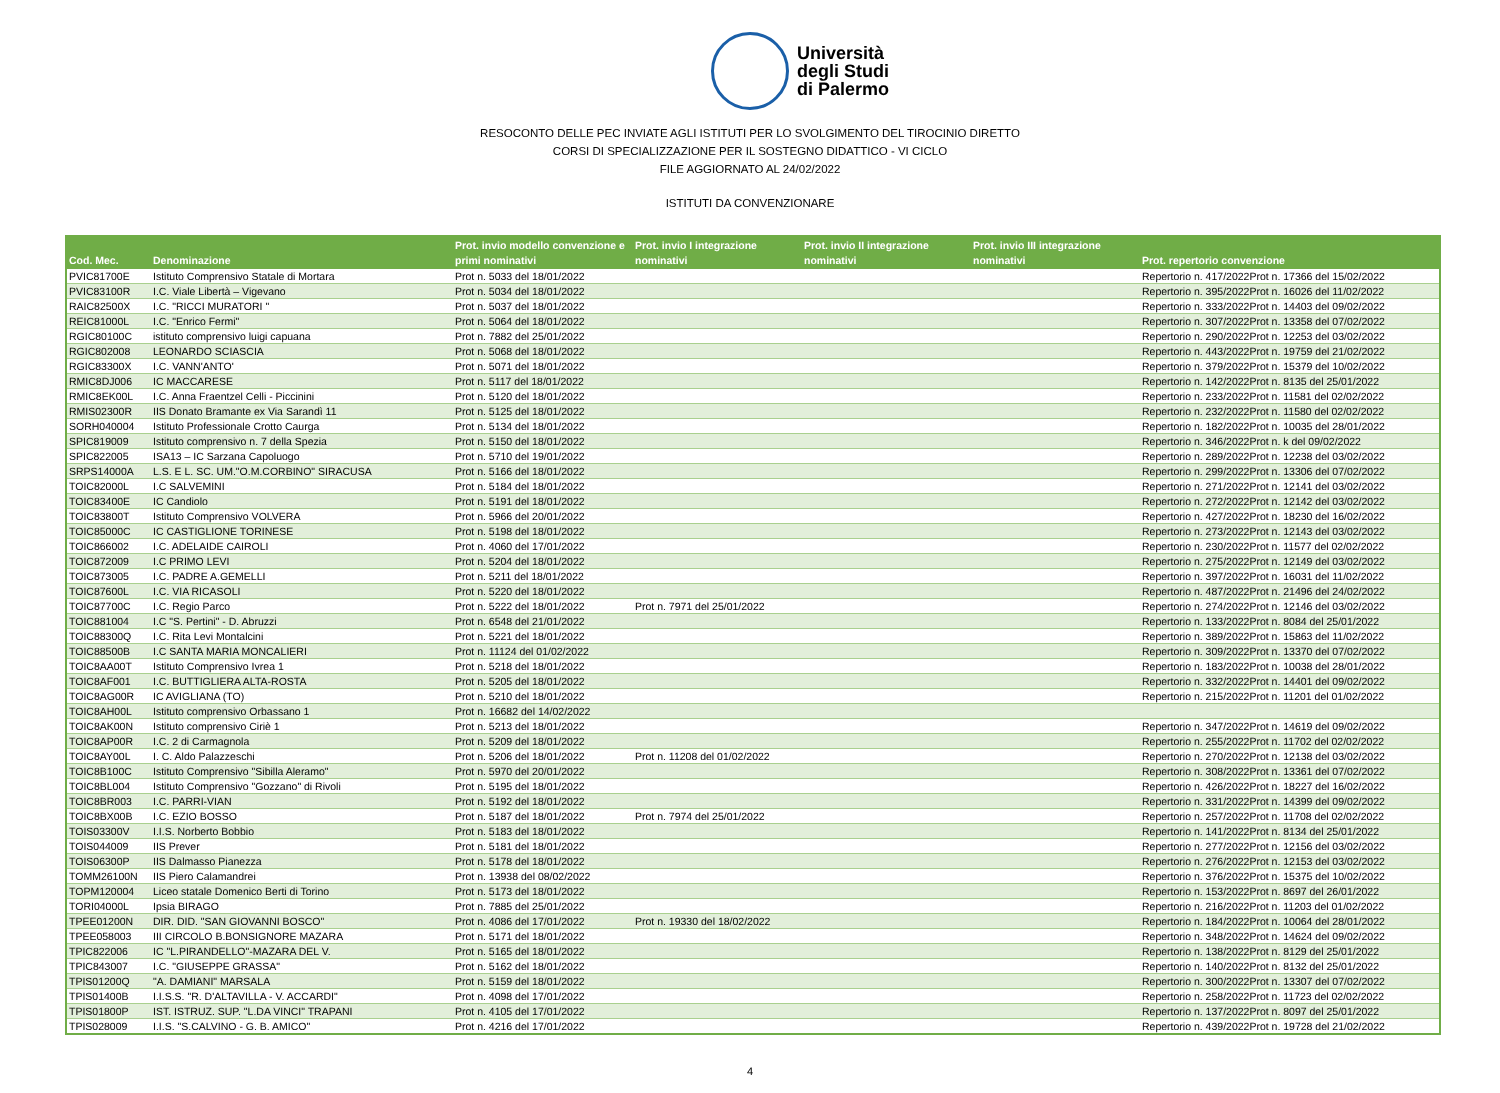Università
degli Studi
di Palermo
RESOCONTO DELLE PEC INVIATE AGLI ISTITUTI PER LO SVOLGIMENTO DEL TIROCINIO DIRETTO
CORSI DI SPECIALIZZAZIONE PER IL SOSTEGNO DIDATTICO - VI CICLO
FILE AGGIORNATO AL 24/02/2022
ISTITUTI DA CONVENZIONARE
| Cod. Mec. | Denominazione | Prot. invio modello convenzione e primi nominativi | Prot. invio I integrazione nominativi | Prot. invio II integrazione nominativi | Prot. invio III integrazione nominativi | Prot. repertorio convenzione |
| --- | --- | --- | --- | --- | --- | --- |
| PVIC81700E | Istituto Comprensivo Statale di Mortara | Prot n. 5033 del 18/01/2022 | | | | Repertorio n. 417/2022Prot n. 17366 del 15/02/2022 |
| PVIC83100R | I.C. Viale Libertà – Vigevano | Prot n. 5034 del 18/01/2022 | | | | Repertorio n. 395/2022Prot n. 16026 del 11/02/2022 |
| RAIC82500X | I.C. "RICCI MURATORI " | Prot n. 5037 del 18/01/2022 | | | | Repertorio n. 333/2022Prot n. 14403 del 09/02/2022 |
| REIC81000L | I.C. "Enrico Fermi" | Prot n. 5064 del 18/01/2022 | | | | Repertorio n. 307/2022Prot n. 13358 del 07/02/2022 |
| RGIC80100C | istituto comprensivo luigi capuana | Prot n. 7882 del 25/01/2022 | | | | Repertorio n. 290/2022Prot n. 12253 del 03/02/2022 |
| RGIC802008 | LEONARDO SCIASCIA | Prot n. 5068 del 18/01/2022 | | | | Repertorio n. 443/2022Prot n. 19759 del 21/02/2022 |
| RGIC83300X | I.C. VANN'ANTO' | Prot n. 5071 del 18/01/2022 | | | | Repertorio n. 379/2022Prot n. 15379 del 10/02/2022 |
| RMIC8DJ006 | IC MACCARESE | Prot n. 5117 del 18/01/2022 | | | | Repertorio n. 142/2022Prot n. 8135 del 25/01/2022 |
| RMIC8EK00L | I.C. Anna Fraentzel Celli - Piccinini | Prot n. 5120 del 18/01/2022 | | | | Repertorio n. 233/2022Prot n. 11581 del 02/02/2022 |
| RMIS02300R | IIS Donato Bramante ex Via Sarandì 11 | Prot n. 5125 del 18/01/2022 | | | | Repertorio n. 232/2022Prot n. 11580 del 02/02/2022 |
| SORH040004 | Istituto Professionale Crotto Caurga | Prot n. 5134 del 18/01/2022 | | | | Repertorio n. 182/2022Prot n. 10035 del 28/01/2022 |
| SPIC819009 | Istituto comprensivo n. 7 della Spezia | Prot n. 5150 del 18/01/2022 | | | | Repertorio n. 346/2022Prot n. k del 09/02/2022 |
| SPIC822005 | ISA13 – IC Sarzana Capoluogo | Prot n. 5710 del 19/01/2022 | | | | Repertorio n. 289/2022Prot n. 12238 del 03/02/2022 |
| SRPS14000A | L.S. E L. SC. UM."O.M.CORBINO" SIRACUSA | Prot n. 5166 del 18/01/2022 | | | | Repertorio n. 299/2022Prot n. 13306 del 07/02/2022 |
| TOIC82000L | I.C SALVEMINI | Prot n. 5184 del 18/01/2022 | | | | Repertorio n. 271/2022Prot n. 12141 del 03/02/2022 |
| TOIC83400E | IC Candiolo | Prot n. 5191 del 18/01/2022 | | | | Repertorio n. 272/2022Prot n. 12142 del 03/02/2022 |
| TOIC83800T | Istituto Comprensivo VOLVERA | Prot n. 5966 del 20/01/2022 | | | | Repertorio n. 427/2022Prot n. 18230 del 16/02/2022 |
| TOIC85000C | IC CASTIGLIONE TORINESE | Prot n. 5198 del 18/01/2022 | | | | Repertorio n. 273/2022Prot n. 12143 del 03/02/2022 |
| TOIC866002 | I.C. ADELAIDE CAIROLI | Prot n. 4060 del 17/01/2022 | | | | Repertorio n. 230/2022Prot n. 11577 del 02/02/2022 |
| TOIC872009 | I.C PRIMO LEVI | Prot n. 5204 del 18/01/2022 | | | | Repertorio n. 275/2022Prot n. 12149 del 03/02/2022 |
| TOIC873005 | I.C. PADRE A.GEMELLI | Prot n. 5211 del 18/01/2022 | | | | Repertorio n. 397/2022Prot n. 16031 del 11/02/2022 |
| TOIC87600L | I.C. VIA RICASOLI | Prot n. 5220 del 18/01/2022 | | | | Repertorio n. 487/2022Prot n. 21496 del 24/02/2022 |
| TOIC87700C | I.C. Regio Parco | Prot n. 5222 del 18/01/2022 | Prot n. 7971 del 25/01/2022 | | | Repertorio n. 274/2022Prot n. 12146 del 03/02/2022 |
| TOIC881004 | I.C "S. Pertini" - D. Abruzzi | Prot n. 6548 del 21/01/2022 | | | | Repertorio n. 133/2022Prot n. 8084 del 25/01/2022 |
| TOIC88300Q | I.C. Rita Levi Montalcini | Prot n. 5221 del 18/01/2022 | | | | Repertorio n. 389/2022Prot n. 15863 del 11/02/2022 |
| TOIC88500B | I.C SANTA MARIA MONCALIERI | Prot n. 11124 del 01/02/2022 | | | | Repertorio n. 309/2022Prot n. 13370 del 07/02/2022 |
| TOIC8AA00T | Istituto Comprensivo Ivrea 1 | Prot n. 5218 del 18/01/2022 | | | | Repertorio n. 183/2022Prot n. 10038 del 28/01/2022 |
| TOIC8AF001 | I.C. BUTTIGLIERA ALTA-ROSTA | Prot n. 5205 del 18/01/2022 | | | | Repertorio n. 332/2022Prot n. 14401 del 09/02/2022 |
| TOIC8AG00R | IC AVIGLIANA (TO) | Prot n. 5210 del 18/01/2022 | | | | Repertorio n. 215/2022Prot n. 11201 del 01/02/2022 |
| TOIC8AH00L | Istituto comprensivo Orbassano 1 | Prot n. 16682 del 14/02/2022 | | | | |
| TOIC8AK00N | Istituto comprensivo Ciriè 1 | Prot n. 5213 del 18/01/2022 | | | | Repertorio n. 347/2022Prot n. 14619 del 09/02/2022 |
| TOIC8AP00R | I.C. 2 di Carmagnola | Prot n. 5209 del 18/01/2022 | | | | Repertorio n. 255/2022Prot n. 11702 del 02/02/2022 |
| TOIC8AY00L | I. C. Aldo Palazzeschi | Prot n. 5206 del 18/01/2022 | Prot n. 11208 del 01/02/2022 | | | Repertorio n. 270/2022Prot n. 12138 del 03/02/2022 |
| TOIC8B100C | Istituto Comprensivo "Sibilla Aleramo" | Prot n. 5970 del 20/01/2022 | | | | Repertorio n. 308/2022Prot n. 13361 del 07/02/2022 |
| TOIC8BL004 | Istituto Comprensivo "Gozzano" di Rivoli | Prot n. 5195 del 18/01/2022 | | | | Repertorio n. 426/2022Prot n. 18227 del 16/02/2022 |
| TOIC8BR003 | I.C. PARRI-VIAN | Prot n. 5192 del 18/01/2022 | | | | Repertorio n. 331/2022Prot n. 14399 del 09/02/2022 |
| TOIC8BX00B | I.C. EZIO BOSSO | Prot n. 5187 del 18/01/2022 | Prot n. 7974 del 25/01/2022 | | | Repertorio n. 257/2022Prot n. 11708 del 02/02/2022 |
| TOIS03300V | I.I.S. Norberto Bobbio | Prot n. 5183 del 18/01/2022 | | | | Repertorio n. 141/2022Prot n. 8134 del 25/01/2022 |
| TOIS044009 | IIS Prever | Prot n. 5181 del 18/01/2022 | | | | Repertorio n. 277/2022Prot n. 12156 del 03/02/2022 |
| TOIS06300P | IIS Dalmasso Pianezza | Prot n. 5178 del 18/01/2022 | | | | Repertorio n. 276/2022Prot n. 12153 del 03/02/2022 |
| TOMM26100N | IIS Piero Calamandrei | Prot n. 13938 del 08/02/2022 | | | | Repertorio n. 376/2022Prot n. 15375 del 10/02/2022 |
| TOPM120004 | Liceo statale Domenico Berti di Torino | Prot n. 5173 del 18/01/2022 | | | | Repertorio n. 153/2022Prot n. 8697 del 26/01/2022 |
| TORI04000L | Ipsia BIRAGO | Prot n. 7885 del 25/01/2022 | | | | Repertorio n. 216/2022Prot n. 11203 del 01/02/2022 |
| TPEE01200N | DIR. DID. "SAN GIOVANNI BOSCO" | Prot n. 4086 del 17/01/2022 | Prot n. 19330 del 18/02/2022 | | | Repertorio n. 184/2022Prot n. 10064 del 28/01/2022 |
| TPEE058003 | III CIRCOLO B.BONSIGNORE MAZARA | Prot n. 5171 del 18/01/2022 | | | | Repertorio n. 348/2022Prot n. 14624 del 09/02/2022 |
| TPIC822006 | IC "L.PIRANDELLO"-MAZARA DEL V. | Prot n. 5165 del 18/01/2022 | | | | Repertorio n. 138/2022Prot n. 8129 del 25/01/2022 |
| TPIC843007 | I.C. "GIUSEPPE GRASSA" | Prot n. 5162 del 18/01/2022 | | | | Repertorio n. 140/2022Prot n. 8132 del 25/01/2022 |
| TPIS01200Q | "A. DAMIANI" MARSALA | Prot n. 5159 del 18/01/2022 | | | | Repertorio n. 300/2022Prot n. 13307 del 07/02/2022 |
| TPIS01400B | I.I.S.S. "R. D'ALTAVILLA - V. ACCARDI" | Prot n. 4098 del 17/01/2022 | | | | Repertorio n. 258/2022Prot n. 11723 del 02/02/2022 |
| TPIS01800P | IST. ISTRUZ. SUP. "L.DA VINCI" TRAPANI | Prot n. 4105 del 17/01/2022 | | | | Repertorio n. 137/2022Prot n. 8097 del 25/01/2022 |
| TPIS028009 | I.I.S. "S.CALVINO - G. B. AMICO" | Prot n. 4216 del 17/01/2022 | | | | Repertorio n. 439/2022Prot n. 19728 del 21/02/2022 |
4